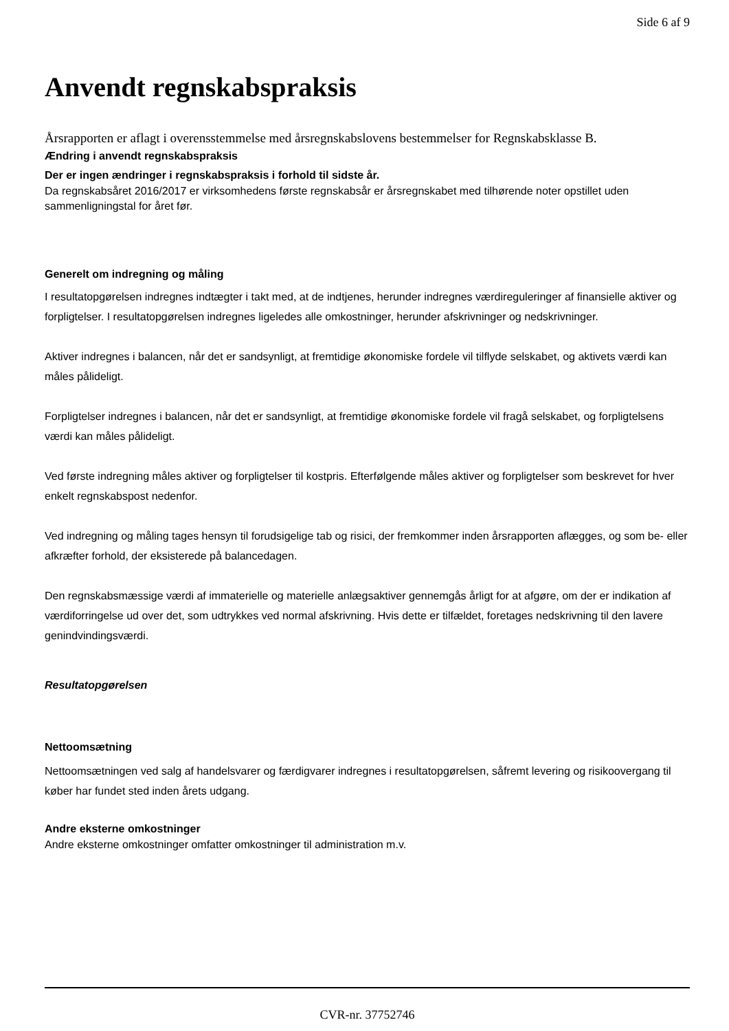Side 6 af 9
Anvendt regnskabspraksis
Årsrapporten er aflagt i overensstemmelse med årsregnskabslovens bestemmelser for Regnskabsklasse B.
Ændring i anvendt regnskabspraksis
Der er ingen ændringer i regnskabspraksis i forhold til sidste år.
Da regnskabsåret 2016/2017 er virksomhedens første regnskabsår er årsregnskabet med tilhørende noter opstillet uden sammenligningstal for året før.
Generelt om indregning og måling
I resultatopgørelsen indregnes indtægter i takt med, at de indtjenes, herunder indregnes værdireguleringer af finansielle aktiver og forpligtelser. I resultatopgørelsen indregnes ligeledes alle omkostninger, herunder afskrivninger og nedskrivninger.
Aktiver indregnes i balancen, når det er sandsynligt, at fremtidige økonomiske fordele vil tilflyde selskabet, og aktivets værdi kan måles pålideligt.
Forpligtelser indregnes i balancen, når det er sandsynligt, at fremtidige økonomiske fordele vil fragå selskabet, og forpligtelsens værdi kan måles pålideligt.
Ved første indregning måles aktiver og forpligtelser til kostpris. Efterfølgende måles aktiver og forpligtelser som beskrevet for hver enkelt regnskabspost nedenfor.
Ved indregning og måling tages hensyn til forudsigelige tab og risici, der fremkommer inden årsrapporten aflægges, og som be- eller afkræfter forhold, der eksisterede på balancedagen.
Den regnskabsmæssige værdi af immaterielle og materielle anlægsaktiver gennemgås årligt for at afgøre, om der er indikation af værdiforringelse ud over det, som udtrykkes ved normal afskrivning. Hvis dette er tilfældet, foretages nedskrivning til den lavere genindvindingsværdi.
Resultatopgørelsen
Nettoomsætning
Nettoomsætningen ved salg af handelsvarer og færdigvarer indregnes i resultatopgørelsen, såfremt levering og risikoovergang til køber har fundet sted inden årets udgang.
Andre eksterne omkostninger
Andre eksterne omkostninger omfatter omkostninger til administration m.v.
CVR-nr. 37752746